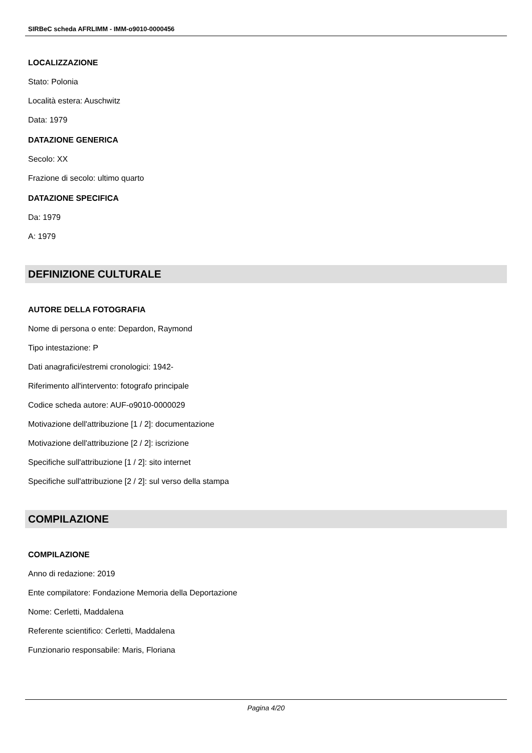SIRBeC scheda AFRLIMM - IMM-o9010-0000456
LOCALIZZAZIONE
Stato: Polonia
Località estera: Auschwitz
Data: 1979
DATAZIONE GENERICA
Secolo: XX
Frazione di secolo: ultimo quarto
DATAZIONE SPECIFICA
Da: 1979
A: 1979
DEFINIZIONE CULTURALE
AUTORE DELLA FOTOGRAFIA
Nome di persona o ente: Depardon, Raymond
Tipo intestazione: P
Dati anagrafici/estremi cronologici: 1942-
Riferimento all'intervento: fotografo principale
Codice scheda autore: AUF-o9010-0000029
Motivazione dell'attribuzione [1 / 2]: documentazione
Motivazione dell'attribuzione [2 / 2]: iscrizione
Specifiche sull'attribuzione [1 / 2]: sito internet
Specifiche sull'attribuzione [2 / 2]: sul verso della stampa
COMPILAZIONE
COMPILAZIONE
Anno di redazione: 2019
Ente compilatore: Fondazione Memoria della Deportazione
Nome: Cerletti, Maddalena
Referente scientifico: Cerletti, Maddalena
Funzionario responsabile: Maris, Floriana
Pagina 4/20